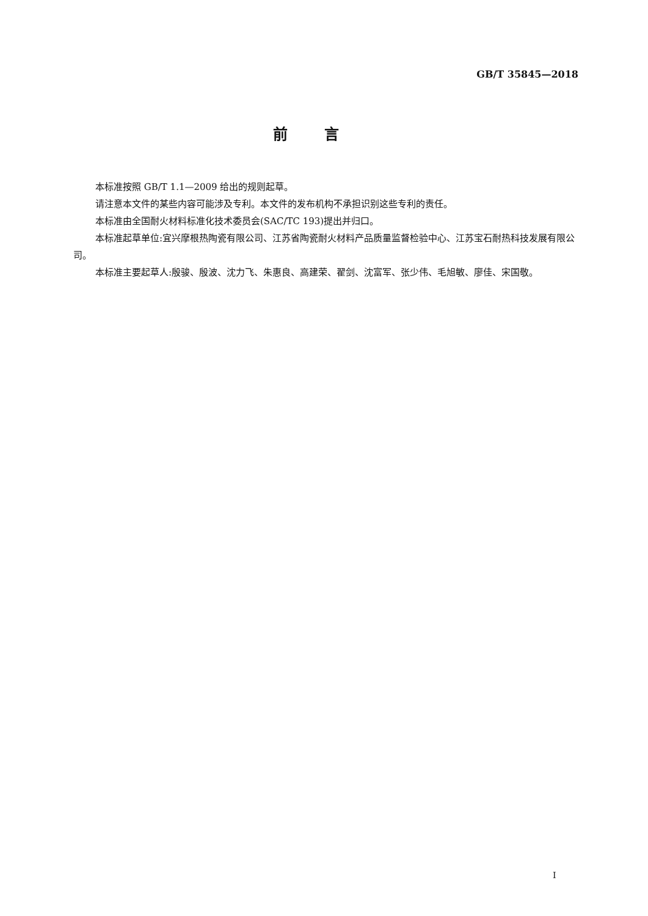GB/T 35845—2018
前言
本标准按照 GB/T 1.1—2009 给出的规则起草。
请注意本文件的某些内容可能涉及专利。本文件的发布机构不承担识别这些专利的责任。
本标准由全国耐火材料标准化技术委员会(SAC/TC 193)提出并归口。
本标准起草单位:宜兴摩根热陶瓷有限公司、江苏省陶瓷耐火材料产品质量监督检验中心、江苏宝石耐热科技发展有限公司。
本标准主要起草人:殷骏、殷波、沈力飞、朱惠良、高建荣、翟剑、沈富军、张少伟、毛旭敏、廖佳、宋国敬。
I